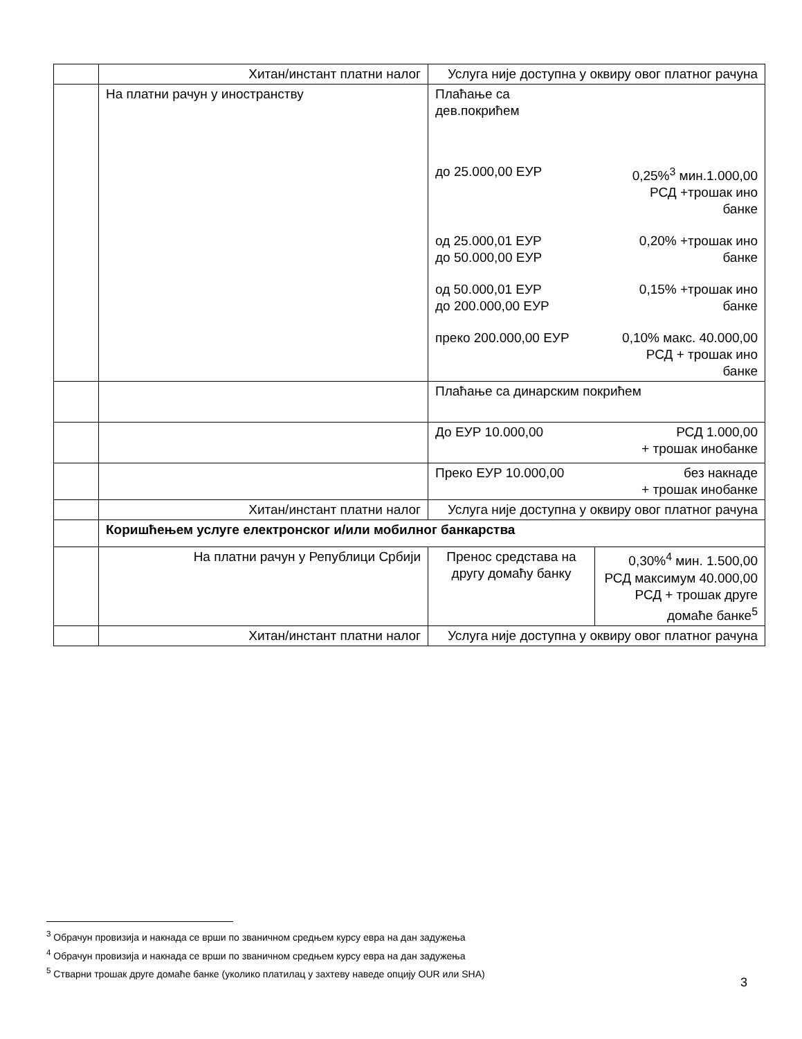| | Хитан/инстант платни налог | Услуга није доступна у оквиру овог платног рачуна | |
| | На платни рачун у иностранству | Плаћање са дев.покрићем до 25.000,00 ЕУР 0,25%<sup>3</sup> мин.1.000,00 РСД +трошак ино банке од 25.000,01 ЕУР до 50.000,00 ЕУР 0,20% +трошак ино банке од 50.000,01 ЕУР до 200.000,00 ЕУР 0,15% +трошак ино банке преко 200.000,00 ЕУР 0,10% макс. 40.000,00 РСД + трошак ино банке | |
| | | Плаћање са динарским покрићем | |
| | | До ЕУР 10.000,00 РСД 1.000,00 + трошак инобанке | |
| | | Преко ЕУР 10.000,00 без накнаде + трошак инобанке | |
| | Хитан/инстант платни налог | Услуга није доступна у оквиру овог платног рачуна | |
| | Коришћењем услуге електронског и/или мобилног банкарства | | |
| | На платни рачун у Републици Србији | Пренос средстава на другу домаћу банку | 0,30%<sup>4</sup> мин. 1.500,00 РСД максимум 40.000,00 РСД + трошак друге домаће банке<sup>5</sup> |
| | Хитан/инстант платни налог | Услуга није доступна у оквиру овог платног рачуна | |
<sup>3</sup> Обрачун провизија и накнада се врши по званичном средњем курсу евра на дан задужења
<sup>4</sup> Обрачун провизија и накнада се врши по званичном средњем курсу евра на дан задужења
<sup>5</sup> Стварни трошак друге домаће банке (уколико платилац у захтеву наведе опцију OUR или SHA)
3